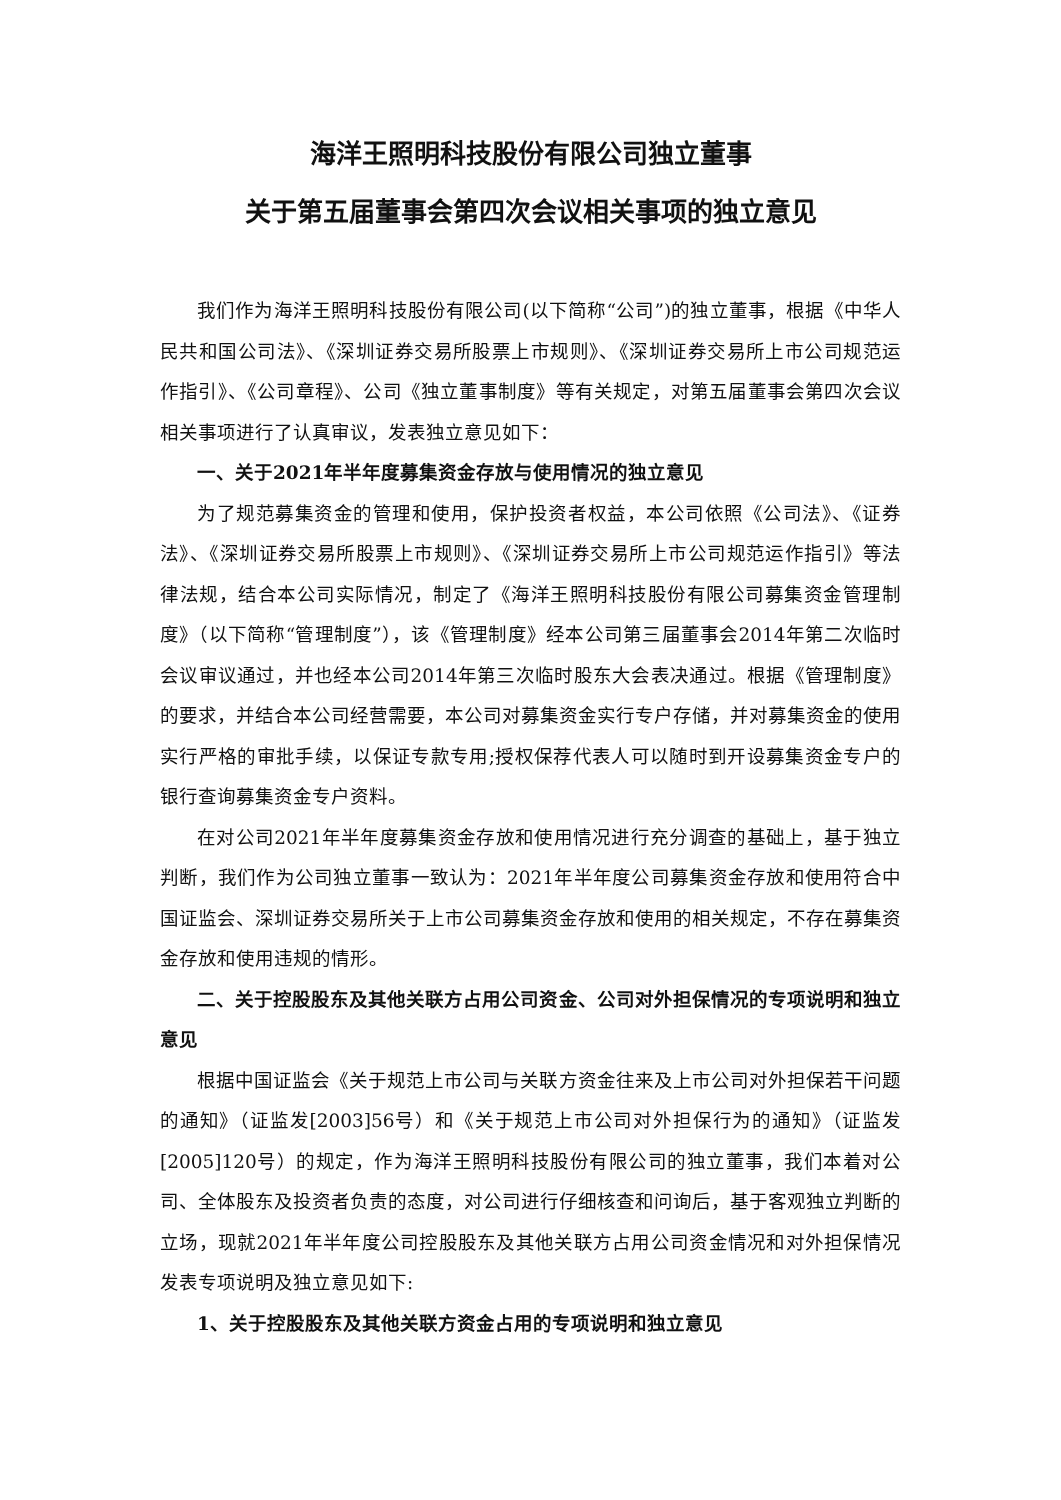海洋王照明科技股份有限公司独立董事
关于第五届董事会第四次会议相关事项的独立意见
我们作为海洋王照明科技股份有限公司(以下简称“公司”)的独立董事，根据《中华人民共和国公司法》、《深圳证券交易所股票上市规则》、《深圳证券交易所上市公司规范运作指引》、《公司章程》、公司《独立董事制度》等有关规定，对第五届董事会第四次会议相关事项进行了认真审议，发表独立意见如下：
一、关于2021年半年度募集资金存放与使用情况的独立意见
为了规范募集资金的管理和使用，保护投资者权益，本公司依照《公司法》、《证券法》、《深圳证券交易所股票上市规则》、《深圳证券交易所上市公司规范运作指引》等法律法规，结合本公司实际情况，制定了《海洋王照明科技股份有限公司募集资金管理制度》（以下简称“管理制度”），该《管理制度》经本公司第三届董事会2014年第二次临时会议审议通过，并也经本公司2014年第三次临时股东大会表决通过。根据《管理制度》的要求，并结合本公司经营需要，本公司对募集资金实行专户存储，并对募集资金的使用实行严格的审批手续，以保证专款专用;授权保荐代表人可以随时到开设募集资金专户的银行查询募集资金专户资料。
在对公司2021年半年度募集资金存放和使用情况进行充分调查的基础上，基于独立判断，我们作为公司独立董事一致认为：2021年半年度公司募集资金存放和使用符合中国证监会、深圳证券交易所关于上市公司募集资金存放和使用的相关规定，不存在募集资金存放和使用违规的情形。
二、关于控股股东及其他关联方占用公司资金、公司对外担保情况的专项说明和独立意见
根据中国证监会《关于规范上市公司与关联方资金往来及上市公司对外担保若干问题的通知》（证监发[2003]56号）和《关于规范上市公司对外担保行为的通知》（证监发[2005]120号）的规定，作为海洋王照明科技股份有限公司的独立董事，我们本着对公司、全体股东及投资者负责的态度，对公司进行仔细核查和问询后，基于客观独立判断的立场，现就2021年半年度公司控股股东及其他关联方占用公司资金情况和对外担保情况发表专项说明及独立意见如下:
1、关于控股股东及其他关联方资金占用的专项说明和独立意见